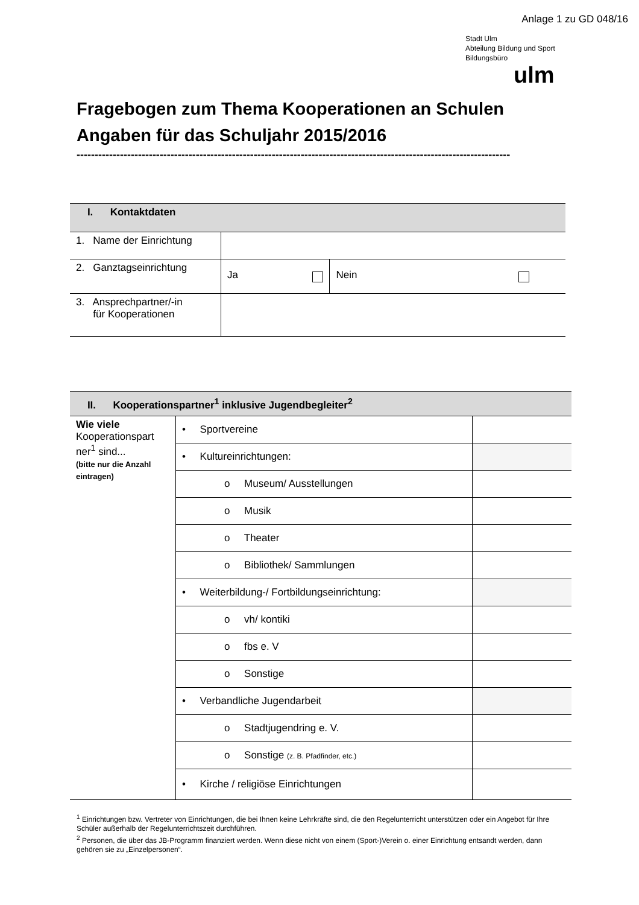Anlage 1 zu GD 048/16
Stadt Ulm
Abteilung Bildung und Sport
Bildungsbüro
ulm
Fragebogen zum Thema Kooperationen an Schulen
Angaben für das Schuljahr 2015/2016
------------------------------------------------------------------------------------------------------------------------
| I. Kontaktdaten | | |
| 1. Name der Einrichtung | | |
| 2. Ganztagseinrichtung | Ja | Nein |
| 3. Ansprechpartner/-in für Kooperationen | | |
| II. Kooperationspartner<sup>1</sup> inklusive Jugendbegleiter<sup>2</sup> | | |
| Wie viele Kooperationspart ner<sup>1</sup> sind... (bitte nur die Anzahl eintragen) | • Sportvereine | |
| | • Kultureinrichtungen: | |
| | o Museum/ Ausstellungen | |
| | o Musik | |
| | o Theater | |
| | o Bibliothek/ Sammlungen | |
| | • Weiterbildung-/ Fortbildungseinrichtung: | |
| | o vh/ kontiki | |
| | o fbs e. V | |
| | o Sonstige | |
| | • Verbandliche Jugendarbeit | |
| | o Stadtjugendring e. V. | |
| | o Sonstige (z. B. Pfadfinder, etc.) | |
| | • Kirche / religiöse Einrichtungen | |
<sup>1</sup> Einrichtungen bzw. Vertreter von Einrichtungen, die bei Ihnen keine Lehrkräfte sind, die den Regelunterricht unterstützen oder ein Angebot für Ihre Schüler außerhalb der Regelunterrichtszeit durchführen.
<sup>2</sup> Personen, die über das JB-Programm finanziert werden. Wenn diese nicht von einem (Sport-)Verein o. einer Einrichtung entsandt werden, dann gehören sie zu „Einzelpersonen“.